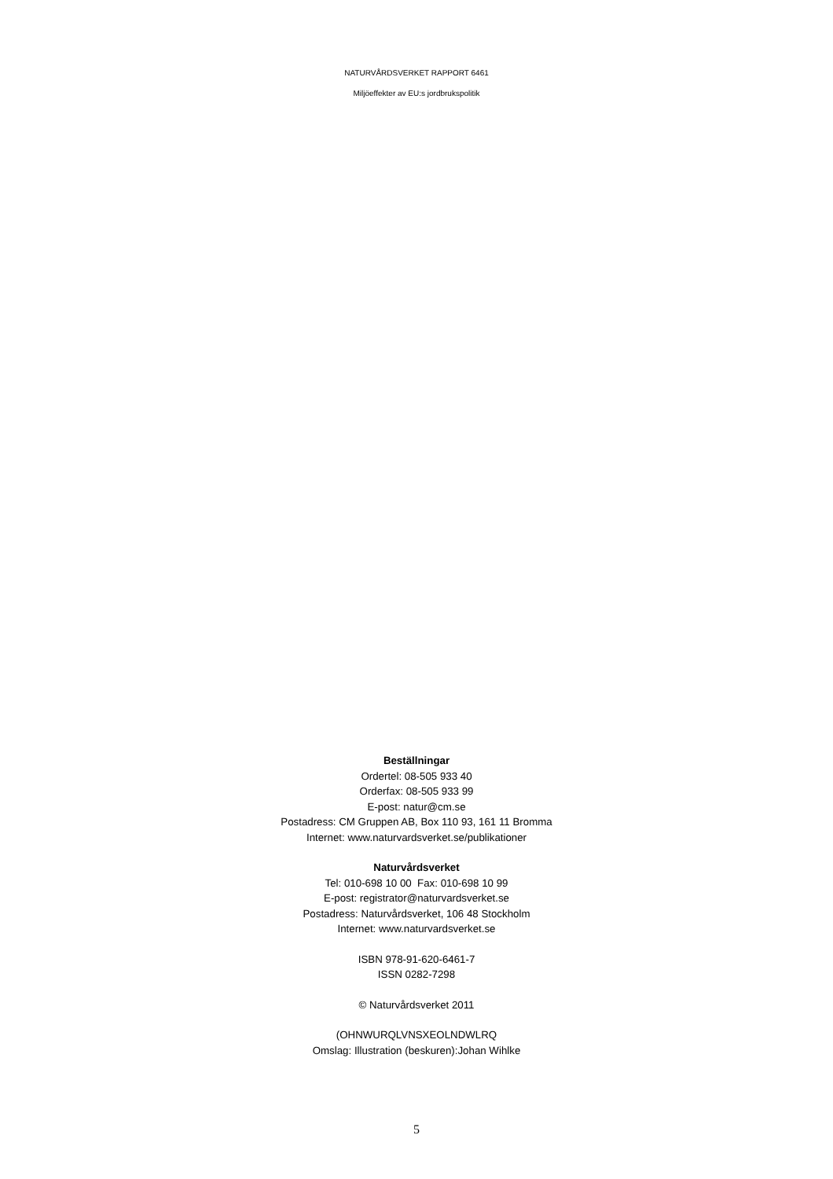NATURVÅRDSVERKET RAPPORT 6461
Miljöeffekter av EU:s jordbrukspolitik
Beställningar
Ordertel: 08-505 933 40
Orderfax: 08-505 933 99
E-post: natur@cm.se
Postadress: CM Gruppen AB, Box 110 93, 161 11 Bromma
Internet: www.naturvardsverket.se/publikationer
Naturvårdsverket
Tel: 010-698 10 00 Fax: 010-698 10 99
E-post: registrator@naturvardsverket.se
Postadress: Naturvårdsverket, 106 48 Stockholm
Internet: www.naturvardsverket.se
ISBN 978-91-620-6461-7
ISSN 0282-7298
© Naturvårdsverket 2011
(OHNWURQLVNSXEOLNDWLRQ
Omslag: Illustration (beskuren):Johan Wihlke
5